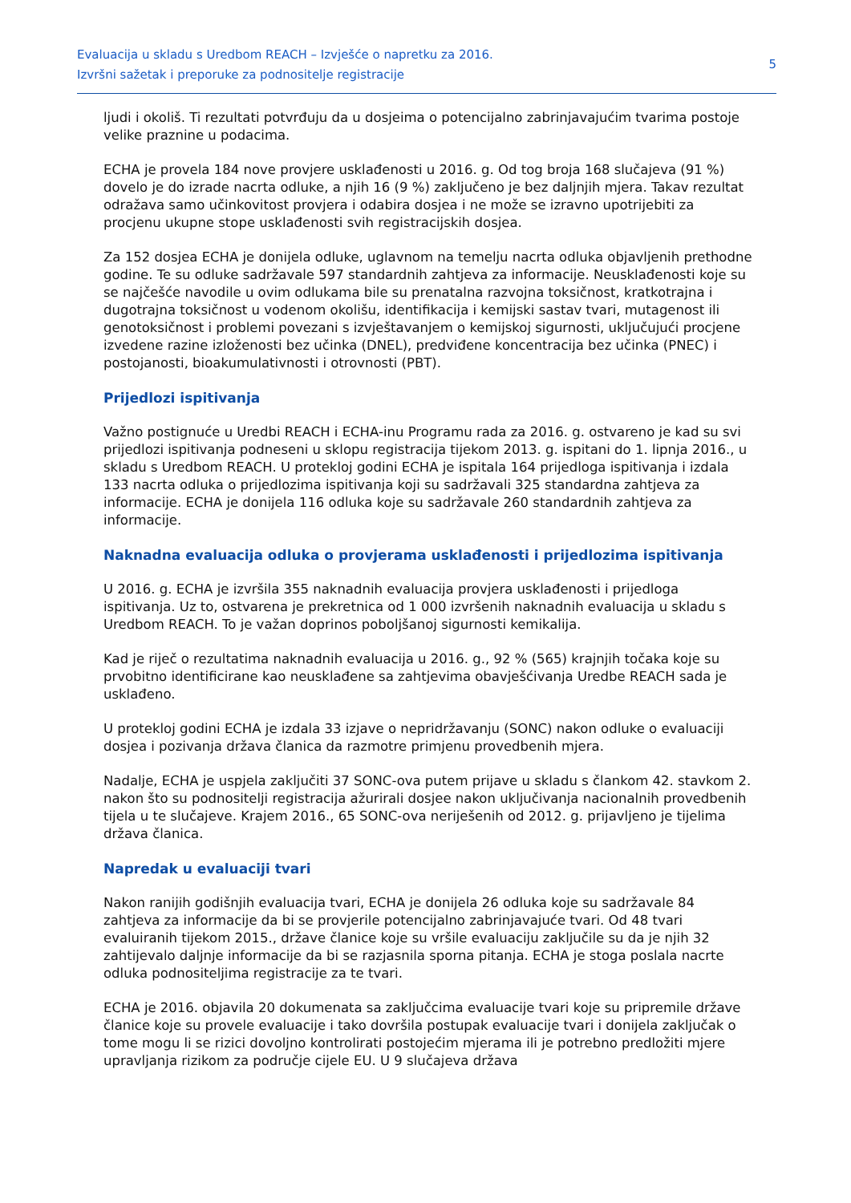Evaluacija u skladu s Uredbom REACH – Izvješće o napretku za 2016.
Izvršni sažetak i preporuke za podnositelje registracije
5
ljudi i okoliš. Ti rezultati potvrđuju da u dosjeima o potencijalno zabrinjavajućim tvarima postoje velike praznine u podacima.
ECHA je provela 184 nove provjere usklađenosti u 2016. g. Od tog broja 168 slučajeva (91 %) dovelo je do izrade nacrta odluke, a njih 16 (9 %) zaključeno je bez daljnjih mjera. Takav rezultat odražava samo učinkovitost provjera i odabira dosjea i ne može se izravno upotrijebiti za procjenu ukupne stope usklađenosti svih registracijskih dosjea.
Za 152 dosjea ECHA je donijela odluke, uglavnom na temelju nacrta odluka objavljenih prethodne godine. Te su odluke sadržavale 597 standardnih zahtjeva za informacije. Neusklađenosti koje su se najčešće navodile u ovim odlukama bile su prenatalna razvojna toksičnost, kratkotrajna i dugotrajna toksičnost u vodenom okolišu, identifikacija i kemijski sastav tvari, mutagenost ili genotoksičnost i problemi povezani s izvještavanjem o kemijskoj sigurnosti, uključujući procjene izvedene razine izloženosti bez učinka (DNEL), predviđene koncentracija bez učinka (PNEC) i postojanosti, bioakumulativnosti i otrovnosti (PBT).
Prijedlozi ispitivanja
Važno postignuće u Uredbi REACH i ECHA-inu Programu rada za 2016. g. ostvareno je kad su svi prijedlozi ispitivanja podneseni u sklopu registracija tijekom 2013. g. ispitani do 1. lipnja 2016., u skladu s Uredbom REACH. U protekloj godini ECHA je ispitala 164 prijedloga ispitivanja i izdala 133 nacrta odluka o prijedlozima ispitivanja koji su sadržavali 325 standardna zahtjeva za informacije. ECHA je donijela 116 odluka koje su sadržavale 260 standardnih zahtjeva za informacije.
Naknadna evaluacija odluka o provjerama usklađenosti i prijedlozima ispitivanja
U 2016. g. ECHA je izvršila 355 naknadnih evaluacija provjera usklađenosti i prijedloga ispitivanja. Uz to, ostvarena je prekretnica od 1 000 izvršenih naknadnih evaluacija u skladu s Uredbom REACH. To je važan doprinos poboljšanoj sigurnosti kemikalija.
Kad je riječ o rezultatima naknadnih evaluacija u 2016. g., 92 % (565) krajnjih točaka koje su prvobitno identificirane kao neusklađene sa zahtjevima obavješćivanja Uredbe REACH sada je usklađeno.
U protekloj godini ECHA je izdala 33 izjave o nepridržavanju (SONC) nakon odluke o evaluaciji dosjea i pozivanja država članica da razmotre primjenu provedbenih mjera.
Nadalje, ECHA je uspjela zaključiti 37 SONC-ova putem prijave u skladu s člankom 42. stavkom 2. nakon što su podnositelji registracija ažurirali dosjee nakon uključivanja nacionalnih provedbenih tijela u te slučajeve. Krajem 2016., 65 SONC-ova neriješenih od 2012. g. prijavljeno je tijelima država članica.
Napredak u evaluaciji tvari
Nakon ranijih godišnjih evaluacija tvari, ECHA je donijela 26 odluka koje su sadržavale 84 zahtjeva za informacije da bi se provjerile potencijalno zabrinjavajuće tvari. Od 48 tvari evaluiranih tijekom 2015., države članice koje su vršile evaluaciju zaključile su da je njih 32 zahtijevalo daljnje informacije da bi se razjasnila sporna pitanja. ECHA je stoga poslala nacrte odluka podnositeljima registracije za te tvari.
ECHA je 2016. objavila 20 dokumenata sa zaključcima evaluacije tvari koje su pripremile države članice koje su provele evaluacije i tako dovršila postupak evaluacije tvari i donijela zaključak o tome mogu li se rizici dovoljno kontrolirati postojećim mjerama ili je potrebno predložiti mjere upravljanja rizikom za područje cijele EU. U 9 slučajeva država